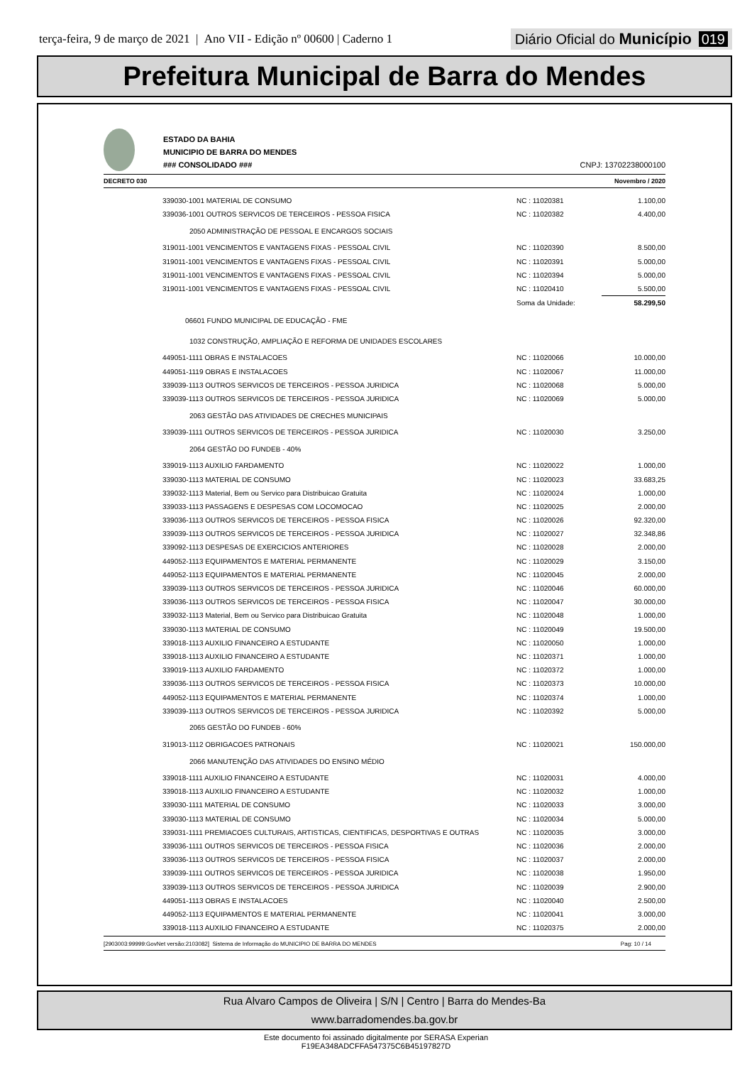terça-feira, 9 de março de 2021 | Ano VII - Edição nº 00600 | Caderno 1
Diário Oficial do Município 019
Prefeitura Municipal de Barra do Mendes
ESTADO DA BAHIA
MUNICIPIO DE BARRA DO MENDES
### CONSOLIDADO ###
CNPJ: 13702238000100
DECRETO 030 Novembro / 2020
| 339030-1001 MATERIAL DE CONSUMO | NC : 11020381 | 1.100,00 |
| 339036-1001 OUTROS SERVICOS DE TERCEIROS - PESSOA FISICA | NC : 11020382 | 4.400,00 |
| 2050 ADMINISTRAÇÃO DE PESSOAL E ENCARGOS SOCIAIS | | |
| 319011-1001 VENCIMENTOS E VANTAGENS FIXAS - PESSOAL CIVIL | NC : 11020390 | 8.500,00 |
| 319011-1001 VENCIMENTOS E VANTAGENS FIXAS - PESSOAL CIVIL | NC : 11020391 | 5.000,00 |
| 319011-1001 VENCIMENTOS E VANTAGENS FIXAS - PESSOAL CIVIL | NC : 11020394 | 5.000,00 |
| 319011-1001 VENCIMENTOS E VANTAGENS FIXAS - PESSOAL CIVIL | NC : 11020410 | 5.500,00 |
| | Soma da Unidade: | 58.299,50 |
| 06601 FUNDO MUNICIPAL DE EDUCAÇÃO - FME | | |
| 1032 CONSTRUÇÃO, AMPLIAÇÃO E REFORMA DE UNIDADES ESCOLARES | | |
| 449051-1111 OBRAS E INSTALACOES | NC : 11020066 | 10.000,00 |
| 449051-1119 OBRAS E INSTALACOES | NC : 11020067 | 11.000,00 |
| 339039-1113 OUTROS SERVICOS DE TERCEIROS - PESSOA JURIDICA | NC : 11020068 | 5.000,00 |
| 339039-1113 OUTROS SERVICOS DE TERCEIROS - PESSOA JURIDICA | NC : 11020069 | 5.000,00 |
| 2063 GESTÃO DAS ATIVIDADES DE CRECHES MUNICIPAIS | | |
| 339039-1111 OUTROS SERVICOS DE TERCEIROS - PESSOA JURIDICA | NC : 11020030 | 3.250,00 |
| 2064 GESTÃO DO FUNDEB - 40% | | |
| 339019-1113 AUXILIO FARDAMENTO | NC : 11020022 | 1.000,00 |
| 339030-1113 MATERIAL DE CONSUMO | NC : 11020023 | 33.683,25 |
| 339032-1113 Material, Bem ou Servico para Distribuicao Gratuita | NC : 11020024 | 1.000,00 |
| 339033-1113 PASSAGENS E DESPESAS COM LOCOMOCAO | NC : 11020025 | 2.000,00 |
| 339036-1113 OUTROS SERVICOS DE TERCEIROS - PESSOA FISICA | NC : 11020026 | 92.320,00 |
| 339039-1113 OUTROS SERVICOS DE TERCEIROS - PESSOA JURIDICA | NC : 11020027 | 32.348,86 |
| 339092-1113 DESPESAS DE EXERCICIOS ANTERIORES | NC : 11020028 | 2.000,00 |
| 449052-1113 EQUIPAMENTOS E MATERIAL PERMANENTE | NC : 11020029 | 3.150,00 |
| 449052-1113 EQUIPAMENTOS E MATERIAL PERMANENTE | NC : 11020045 | 2.000,00 |
| 339039-1113 OUTROS SERVICOS DE TERCEIROS - PESSOA JURIDICA | NC : 11020046 | 60.000,00 |
| 339036-1113 OUTROS SERVICOS DE TERCEIROS - PESSOA FISICA | NC : 11020047 | 30.000,00 |
| 339032-1113 Material, Bem ou Servico para Distribuicao Gratuita | NC : 11020048 | 1.000,00 |
| 339030-1113 MATERIAL DE CONSUMO | NC : 11020049 | 19.500,00 |
| 339018-1113 AUXILIO FINANCEIRO A ESTUDANTE | NC : 11020050 | 1.000,00 |
| 339018-1113 AUXILIO FINANCEIRO A ESTUDANTE | NC : 11020371 | 1.000,00 |
| 339019-1113 AUXILIO FARDAMENTO | NC : 11020372 | 1.000,00 |
| 339036-1113 OUTROS SERVICOS DE TERCEIROS - PESSOA FISICA | NC : 11020373 | 10.000,00 |
| 449052-1113 EQUIPAMENTOS E MATERIAL PERMANENTE | NC : 11020374 | 1.000,00 |
| 339039-1113 OUTROS SERVICOS DE TERCEIROS - PESSOA JURIDICA | NC : 11020392 | 5.000,00 |
| 2065 GESTÃO DO FUNDEB - 60% | | |
| 319013-1112 OBRIGACOES PATRONAIS | NC : 11020021 | 150.000,00 |
| 2066 MANUTENÇÃO DAS ATIVIDADES DO ENSINO MÉDIO | | |
| 339018-1111 AUXILIO FINANCEIRO A ESTUDANTE | NC : 11020031 | 4.000,00 |
| 339018-1113 AUXILIO FINANCEIRO A ESTUDANTE | NC : 11020032 | 1.000,00 |
| 339030-1111 MATERIAL DE CONSUMO | NC : 11020033 | 3.000,00 |
| 339030-1113 MATERIAL DE CONSUMO | NC : 11020034 | 5.000,00 |
| 339031-1111 PREMIACOES CULTURAIS, ARTISTICAS, CIENTIFICAS, DESPORTIVAS E OUTRAS | NC : 11020035 | 3.000,00 |
| 339036-1111 OUTROS SERVICOS DE TERCEIROS - PESSOA FISICA | NC : 11020036 | 2.000,00 |
| 339036-1113 OUTROS SERVICOS DE TERCEIROS - PESSOA FISICA | NC : 11020037 | 2.000,00 |
| 339039-1111 OUTROS SERVICOS DE TERCEIROS - PESSOA JURIDICA | NC : 11020038 | 1.950,00 |
| 339039-1113 OUTROS SERVICOS DE TERCEIROS - PESSOA JURIDICA | NC : 11020039 | 2.900,00 |
| 449051-1113 OBRAS E INSTALACOES | NC : 11020040 | 2.500,00 |
| 449052-1113 EQUIPAMENTOS E MATERIAL PERMANENTE | NC : 11020041 | 3.000,00 |
| 339018-1113 AUXILIO FINANCEIRO A ESTUDANTE | NC : 11020375 | 2.000,00 |
[2903003:99999:GovNet versão:2103082] Sistema de Informação do MUNICIPIO DE BARRA DO MENDES Pag: 10 / 14
Rua Alvaro Campos de Oliveira | S/N | Centro | Barra do Mendes-Ba
www.barradomendes.ba.gov.br
Este documento foi assinado digitalmente por SERASA Experian
F19EA348ADCFFA547375C6B45197827D